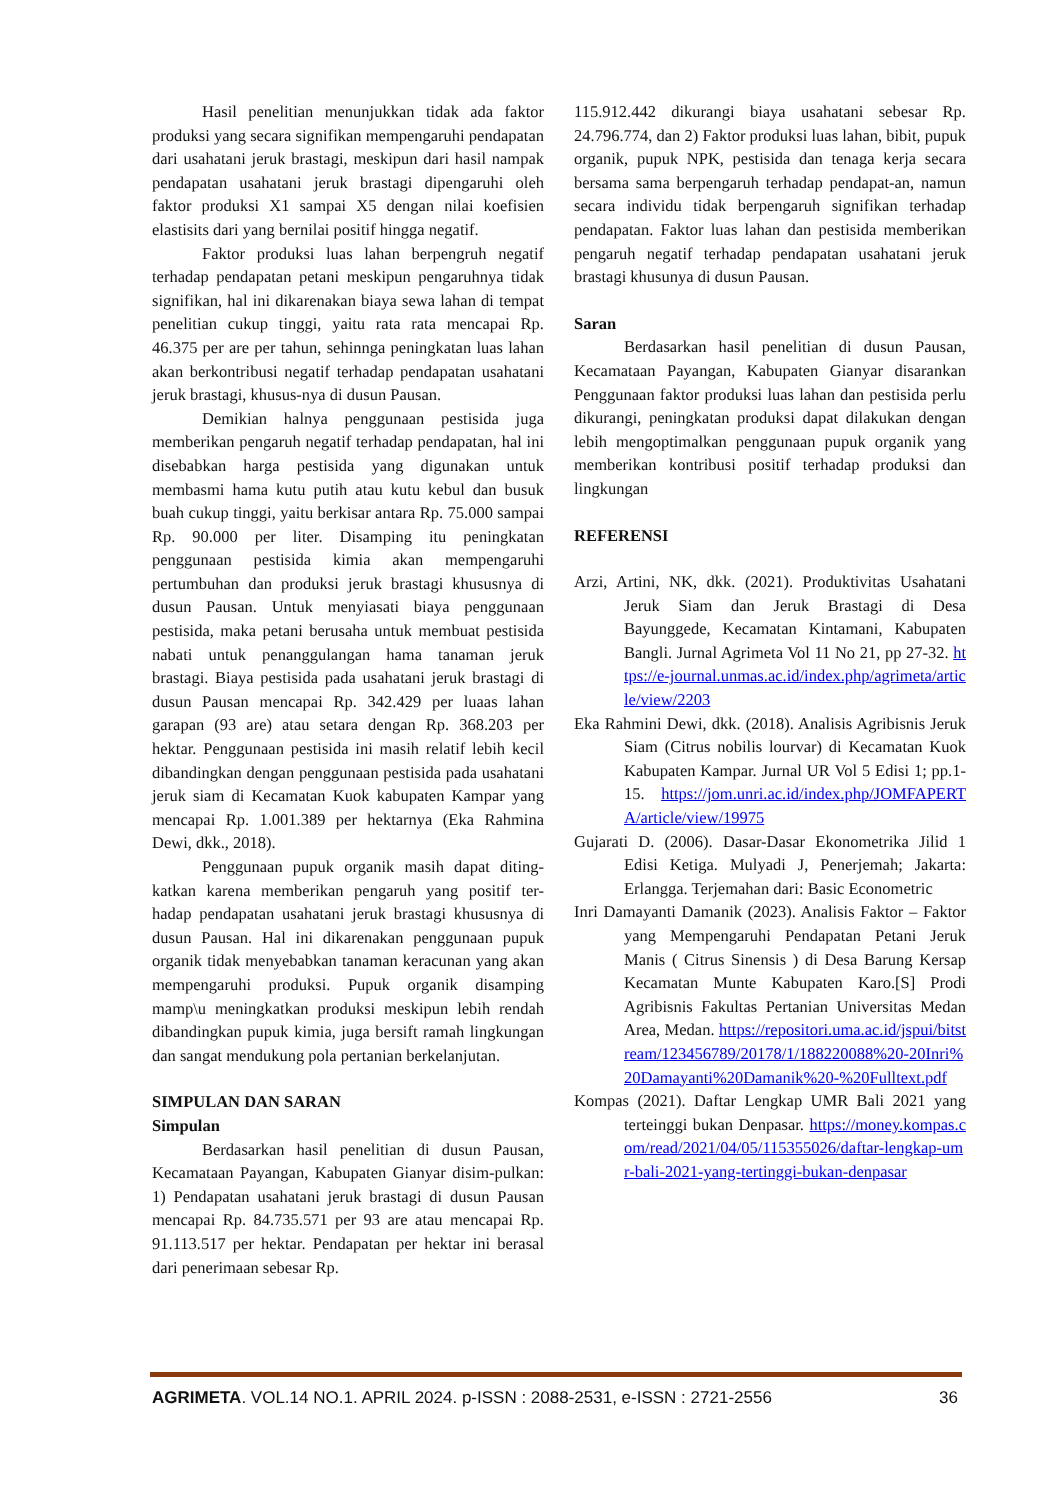Hasil penelitian menunjukkan tidak ada faktor produksi yang secara signifikan mempengaruhi pendapatan dari usahatani jeruk brastagi, meskipun dari hasil nampak pendapatan usahatani jeruk brastagi dipengaruhi oleh faktor produksi X1 sampai X5 dengan nilai koefisien elastisits dari yang bernilai positif hingga negatif.
Faktor produksi luas lahan berpengruh negatif terhadap pendapatan petani meskipun pengaruhnya tidak signifikan, hal ini dikarenakan biaya sewa lahan di tempat penelitian cukup tinggi, yaitu rata rata mencapai Rp. 46.375 per are per tahun, sehinnga peningkatan luas lahan akan berkontribusi negatif terhadap pendapatan usahatani jeruk brastagi, khusus-nya di dusun Pausan.
Demikian halnya penggunaan pestisida juga memberikan pengaruh negatif terhadap pendapatan, hal ini disebabkan harga pestisida yang digunakan untuk membasmi hama kutu putih atau kutu kebul dan busuk buah cukup tinggi, yaitu berkisar antara Rp. 75.000 sampai Rp. 90.000 per liter. Disamping itu peningkatan penggunaan pestisida kimia akan mempengaruhi pertumbuhan dan produksi jeruk brastagi khususnya di dusun Pausan. Untuk menyiasati biaya penggunaan pestisida, maka petani berusaha untuk membuat pestisida nabati untuk penanggulangan hama tanaman jeruk brastagi. Biaya pestisida pada usahatani jeruk brastagi di dusun Pausan mencapai Rp. 342.429 per luaas lahan garapan (93 are) atau setara dengan Rp. 368.203 per hektar. Penggunaan pestisida ini masih relatif lebih kecil dibandingkan dengan penggunaan pestisida pada usahatani jeruk siam di Kecamatan Kuok kabupaten Kampar yang mencapai Rp. 1.001.389 per hektarnya (Eka Rahmina Dewi, dkk., 2018).
Penggunaan pupuk organik masih dapat diting-katkan karena memberikan pengaruh yang positif ter-hadap pendapatan usahatani jeruk brastagi khususnya di dusun Pausan. Hal ini dikarenakan penggunaan pupuk organik tidak menyebabkan tanaman keracunan yang akan mempengaruhi produksi. Pupuk organik disamping mamp\u meningkatkan produksi meskipun lebih rendah dibandingkan pupuk kimia, juga bersift ramah lingkungan dan sangat mendukung pola pertanian berkelanjutan.
SIMPULAN DAN SARAN
Simpulan
Berdasarkan hasil penelitian di dusun Pausan, Kecamataan Payangan, Kabupaten Gianyar disim-pulkan: 1) Pendapatan usahatani jeruk brastagi di dusun Pausan mencapai Rp. 84.735.571 per 93 are atau mencapai Rp. 91.113.517 per hektar. Pendapatan per hektar ini berasal dari penerimaan sebesar Rp.
115.912.442 dikurangi biaya usahatani sebesar Rp. 24.796.774, dan 2) Faktor produksi luas lahan, bibit, pupuk organik, pupuk NPK, pestisida dan tenaga kerja secara bersama sama berpengaruh terhadap pendapat-an, namun secara individu tidak berpengaruh signifikan terhadap pendapatan. Faktor luas lahan dan pestisida memberikan pengaruh negatif terhadap pendapatan usahatani jeruk brastagi khusunya di dusun Pausan.
Saran
Berdasarkan hasil penelitian di dusun Pausan, Kecamataan Payangan, Kabupaten Gianyar disarankan Penggunaan faktor produksi luas lahan dan pestisida perlu dikurangi, peningkatan produksi dapat dilakukan dengan lebih mengoptimalkan penggunaan pupuk organik yang memberikan kontribusi positif terhadap produksi dan lingkungan
REFERENSI
Arzi, Artini, NK, dkk. (2021). Produktivitas Usahatani Jeruk Siam dan Jeruk Brastagi di Desa Bayunggede, Kecamatan Kintamani, Kabupaten Bangli. Jurnal Agrimeta Vol 11 No 21, pp 27-32. https://e-journal.unmas.ac.id/index.php/agrimeta/article/view/2203
Eka Rahmini Dewi, dkk. (2018). Analisis Agribisnis Jeruk Siam (Citrus nobilis lourvar) di Kecamatan Kuok Kabupaten Kampar. Jurnal UR Vol 5 Edisi 1; pp.1-15. https://jom.unri.ac.id/index.php/JOMFAPERTA/article/view/19975
Gujarati D. (2006). Dasar-Dasar Ekonometrika Jilid 1 Edisi Ketiga. Mulyadi J, Penerjemah; Jakarta: Erlangga. Terjemahan dari: Basic Econometric
Inri Damayanti Damanik (2023). Analisis Faktor – Faktor yang Mempengaruhi Pendapatan Petani Jeruk Manis ( Citrus Sinensis ) di Desa Barung Kersap Kecamatan Munte Kabupaten Karo.[S] Prodi Agribisnis Fakultas Pertanian Universitas Medan Area, Medan. https://repositori.uma.ac.id/jspui/bitstream/123456789/20178/1/188220088%20-20Inri%20Damayanti%20Damanik%20-%20Fulltext.pdf
Kompas (2021). Daftar Lengkap UMR Bali 2021 yang terteinggi bukan Denpasar. https://money.kompas.com/read/2021/04/05/115355026/daftar-lengkap-umr-bali-2021-yang-tertinggi-bukan-denpasar
AGRIMETA. VOL.14 NO.1. APRIL 2024. p-ISSN : 2088-2531, e-ISSN : 2721-2556 36